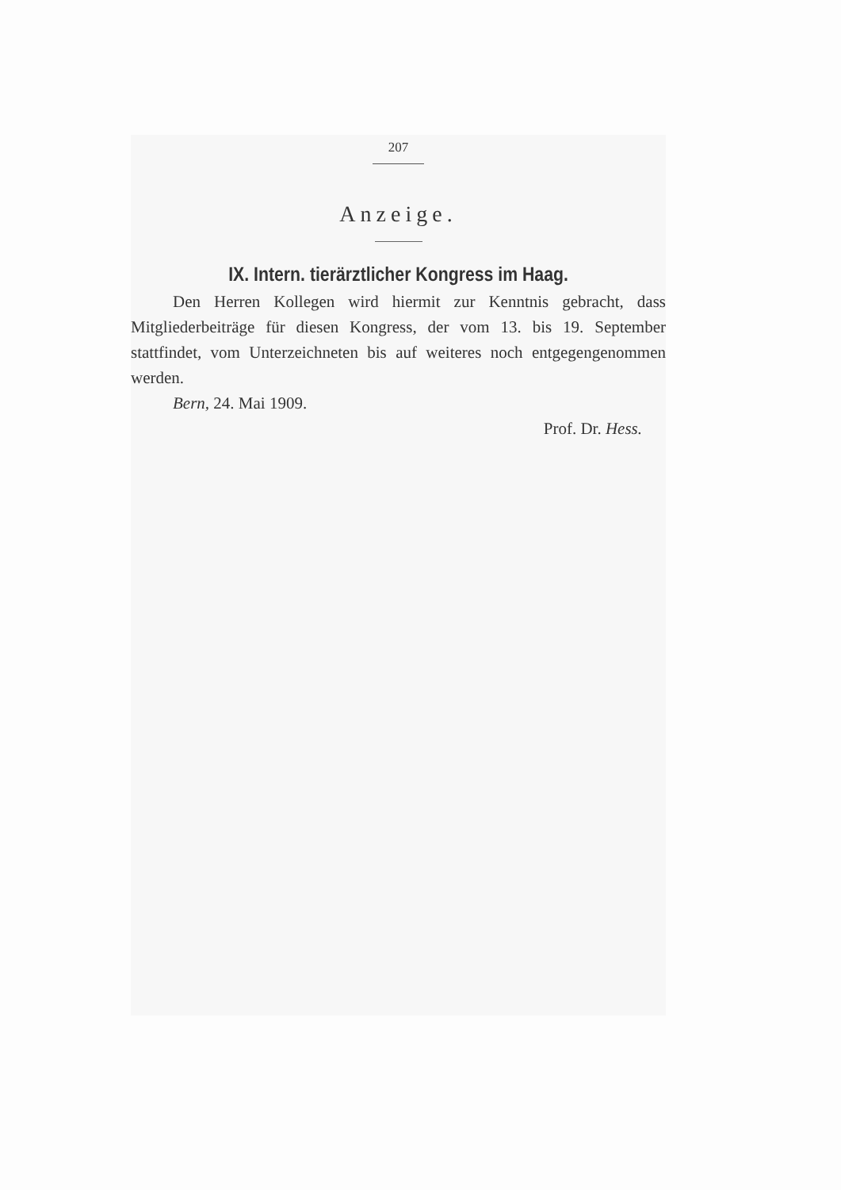207
Anzeige.
IX. Intern. tierärztlicher Kongress im Haag.
Den Herren Kollegen wird hiermit zur Kenntnis gebracht, dass Mitgliederbeiträge für diesen Kongress, der vom 13. bis 19. September stattfindet, vom Unterzeichneten bis auf weiteres noch entgegengenommen werden.
Bern, 24. Mai 1909.
Prof. Dr. Hess.